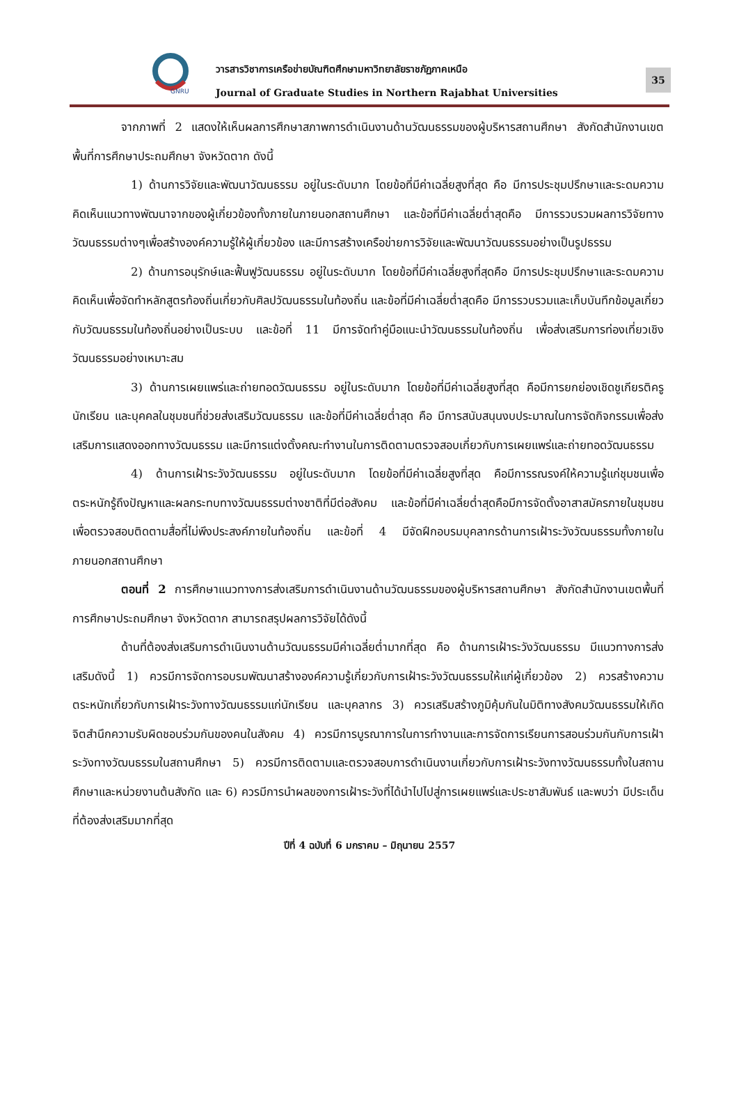GNRU
วารสารวิชาการเครือข่ายบัณฑิตศึกษามหาวิทยาลัยราชภัฏภาคเหนือ
Journal of Graduate Studies in Northern Rajabhat Universities
35
จากภาพที่ 2 แสดงให้เห็นผลการศึกษาสภาพการดำเนินงานด้านวัฒนธรรมของผู้บริหารสถานศึกษา สังกัดสำนักงานเขตพื้นที่การศึกษาประถมศึกษา จังหวัดตาก ดังนี้
1) ด้านการวิจัยและพัฒนาวัฒนธรรม อยู่ในระดับมาก โดยข้อที่มีค่าเฉลี่ยสูงที่สุด คือ มีการประชุมปรึกษาและระดมความคิดเห็นแนวทางพัฒนาจากของผู้เกี่ยวข้องทั้งภายในภายนอกสถานศึกษา และข้อที่มีค่าเฉลี่ยต่ำสุดคือ มีการรวบรวมผลการวิจัยทางวัฒนธรรมต่างๆเพื่อสร้างองค์ความรู้ให้ผู้เกี่ยวข้อง และมีการสร้างเครือข่ายการวิจัยและพัฒนาวัฒนธรรมอย่างเป็นรูปธรรม
2) ด้านการอนุรักษ์และฟื้นฟูวัฒนธรรม อยู่ในระดับมาก โดยข้อที่มีค่าเฉลี่ยสูงที่สุดคือ มีการประชุมปรึกษาและระดมความคิดเห็นเพื่อจัดทำหลักสูตรท้องถิ่นเกี่ยวกับศิลปวัฒนธรรมในท้องถิ่น และข้อที่มีค่าเฉลี่ยต่ำสุดคือ มีการรวบรวมและเก็บบันทึกข้อมูลเกี่ยวกับวัฒนธรรมในท้องถิ่นอย่างเป็นระบบ และข้อที่ 11 มีการจัดทำคู่มือแนะนำวัฒนธรรมในท้องถิ่น เพื่อส่งเสริมการท่องเที่ยวเชิงวัฒนธรรมอย่างเหมาะสม
3) ด้านการเผยแพร่และถ่ายทอดวัฒนธรรม อยู่ในระดับมาก โดยข้อที่มีค่าเฉลี่ยสูงที่สุด คือมีการยกย่องเชิดชูเกียรติครู นักเรียน และบุคคลในชุมชนที่ช่วยส่งเสริมวัฒนธรรม และข้อที่มีค่าเฉลี่ยต่ำสุด คือ มีการสนับสนุนงบประมาณในการจัดกิจกรรมเพื่อส่งเสริมการแสดงออกทางวัฒนธรรม และมีการแต่งตั้งคณะทำงานในการติดตามตรวจสอบเกี่ยวกับการเผยแพร่และถ่ายทอดวัฒนธรรม
4) ด้านการเฝ้าระวังวัฒนธรรม อยู่ในระดับมาก โดยข้อที่มีค่าเฉลี่ยสูงที่สุด คือมีการรณรงค์ให้ความรู้แก่ชุมชนเพื่อตระหนักรู้ถึงปัญหาและผลกระทบทางวัฒนธรรมต่างชาติที่มีต่อสังคม และข้อที่มีค่าเฉลี่ยต่ำสุดคือมีการจัดตั้งอาสาสมัครภายในชุมชนเพื่อตรวจสอบติดตามสื่อที่ไม่พึงประสงค์ภายในท้องถิ่น และข้อที่ 4 มีจัดฝึกอบรมบุคลากรด้านการเฝ้าระวังวัฒนธรรมทั้งภายในภายนอกสถานศึกษา
ตอนที่ 2 การศึกษาแนวทางการส่งเสริมการดำเนินงานด้านวัฒนธรรมของผู้บริหารสถานศึกษา สังกัดสำนักงานเขตพื้นที่การศึกษาประถมศึกษา จังหวัดตาก สามารถสรุปผลการวิจัยได้ดังนี้
ด้านที่ต้องส่งเสริมการดำเนินงานด้านวัฒนธรรมมีค่าเฉลี่ยต่ำมากที่สุด คือ ด้านการเฝ้าระวังวัฒนธรรม มีแนวทางการส่งเสริมดังนี้ 1) ควรมีการจัดการอบรมพัฒนาสร้างองค์ความรู้เกี่ยวกับการเฝ้าระวังวัฒนธรรมให้แก่ผู้เกี่ยวข้อง 2) ควรสร้างความตระหนักเกี่ยวกับการเฝ้าระวังทางวัฒนธรรมแก่นักเรียน และบุคลากร 3) ควรเสริมสร้างภูมิคุ้มกันในมิติทางสังคมวัฒนธรรมให้เกิดจิตสำนึกความรับผิดชอบร่วมกันของคนในสังคม 4) ควรมีการบูรณาการในการทำงานและการจัดการเรียนการสอนร่วมกันกับการเฝ้าระวังทางวัฒนธรรมในสถานศึกษา 5) ควรมีการติดตามและตรวจสอบการดำเนินงานเกี่ยวกับการเฝ้าระวังทางวัฒนธรรมทั้งในสถานศึกษาและหน่วยงานต้นสังกัด และ 6) ควรมีการนำผลของการเฝ้าระวังที่ได้นำไปไปสู่การเผยแพร่และประชาสัมพันธ์ และพบว่า มีประเด็นที่ต้องส่งเสริมมากที่สุด
ปีที่ 4 ฉบับที่ 6 มกราคม – มิถุนายน 2557